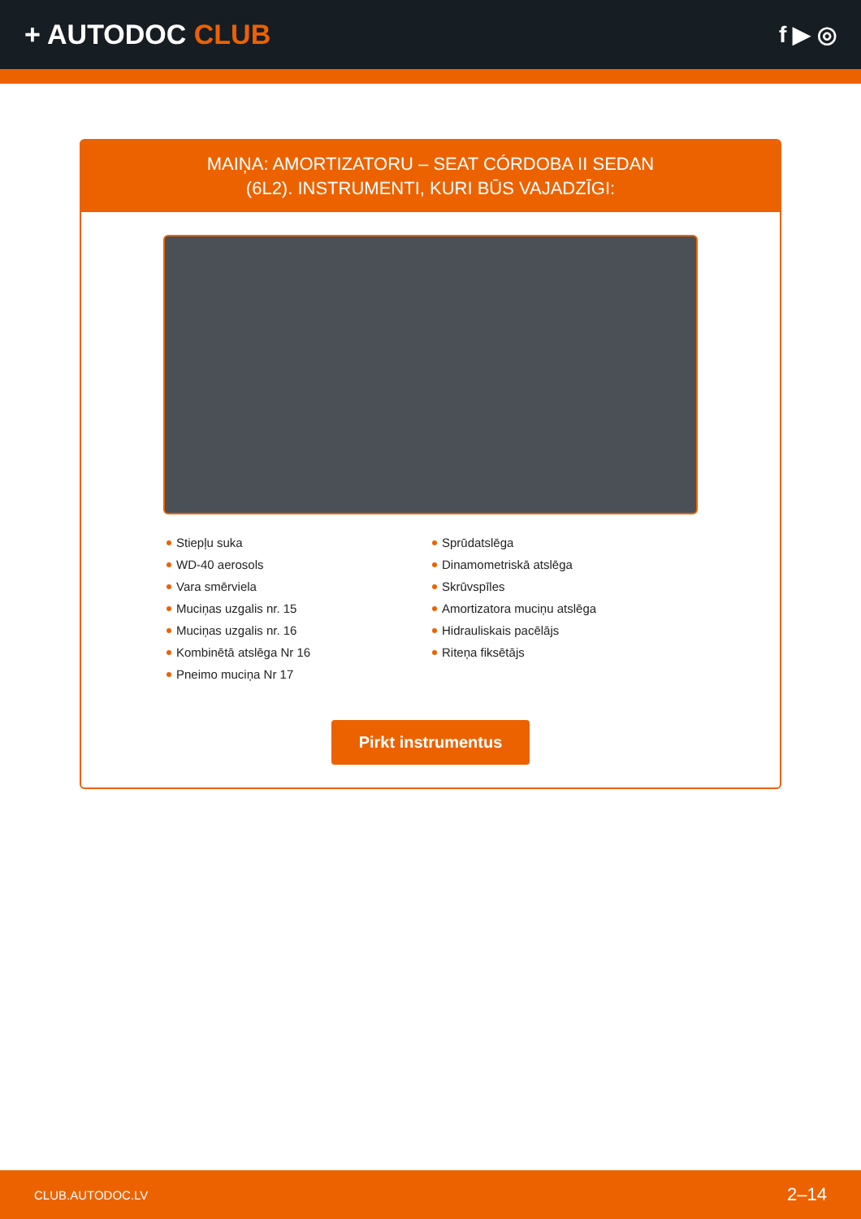+ AUTODOC CLUB
f ▶ ◎
MAIŅA: AMORTIZATORU – SEAT CÓRDOBA II SEDAN
(6L2). INSTRUMENTI, KURI BŪS VAJADZĪGI:
Stiepļu suka
WD-40 aerosols
Vara smērviela
Muciņas uzgalis nr. 15
Muciņas uzgalis nr. 16
Kombinētā atslēga Nr 16
Pneimo muciņa Nr 17
Sprūdatslēga
Dinamometriskā atslēga
Skrūvspīles
Amortizatora muciņu atslēga
Hidrauliskais pacēlājs
Riteņa fiksētājs
Pirkt instrumentus
CLUB.AUTODOC.LV 2–14